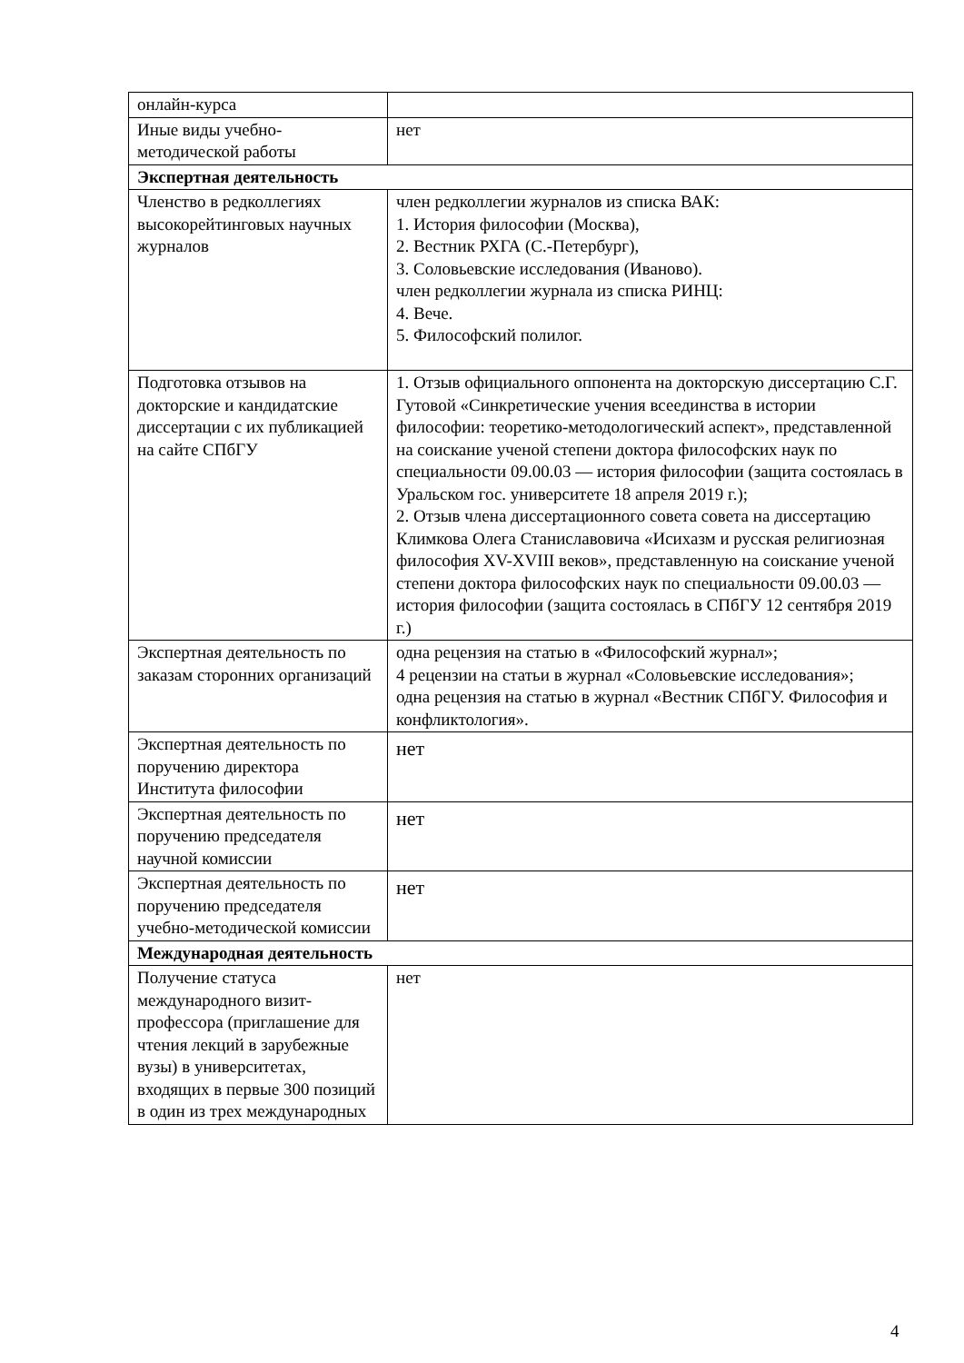| онлайн-курса | |
| Иные виды учебно-методической работы | нет |
| Экспертная деятельность | |
| Членство в редколлегиях высокорейтинговых научных журналов | член редколлегии журналов из списка ВАК: 1. История философии (Москва), 2. Вестник РХГА (С.-Петербург), 3. Соловьевские исследования (Иваново). член редколлегии журнала из списка РИНЦ: 4. Вече. 5. Философский полилог. |
| Подготовка отзывов на докторские и кандидатские диссертации с их публикацией на сайте СПбГУ | 1. Отзыв официального оппонента на докторскую диссертацию С.Г. Гутовой «Синкретические учения всеединства в истории философии: теоретико-методологический аспект», представленной на соискание ученой степени доктора философских наук по специальности 09.00.03 — история философии (защита состоялась в Уральском гос. университете 18 апреля 2019 г.); 2. Отзыв члена диссертационного совета совета на диссертацию Климкова Олега Станиславовича «Исихазм и русская религиозная философия XV-XVIII веков», представленную на соискание ученой степени доктора философских наук по специальности 09.00.03 — история философии (защита состоялась в СПбГУ 12 сентября 2019 г.) |
| Экспертная деятельность по заказам сторонних организаций | одна рецензия на статью в «Философский журнал»; 4 рецензии на статьи в журнал «Соловьевские исследования»; одна рецензия на статью в журнал «Вестник СПбГУ. Философия и конфликтология». |
| Экспертная деятельность по поручению директора Института философии | нет |
| Экспертная деятельность по поручению председателя научной комиссии | нет |
| Экспертная деятельность по поручению председателя учебно-методической комиссии | нет |
| Международная деятельность | |
| Получение статуса международного визит-профессора (приглашение для чтения лекций в зарубежные вузы) в университетах, входящих в первые 300 позиций в один из трех международных | нет |
4